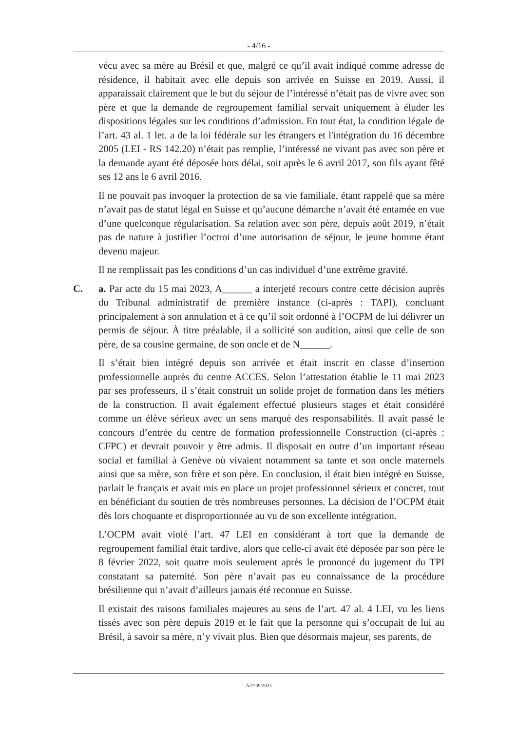- 4/16 -
vécu avec sa mère au Brésil et que, malgré ce qu’il avait indiqué comme adresse de résidence, il habitait avec elle depuis son arrivée en Suisse en 2019. Aussi, il apparaissait clairement que le but du séjour de l’intéressé n’était pas de vivre avec son père et que la demande de regroupement familial servait uniquement à éluder les dispositions légales sur les conditions d’admission. En tout état, la condition légale de l’art. 43 al. 1 let. a de la loi fédérale sur les étrangers et l'intégration du 16 décembre 2005 (LEI - RS 142.20) n’était pas remplie, l’intéressé ne vivant pas avec son père et la demande ayant été déposée hors délai, soit après le 6 avril 2017, son fils ayant fêté ses 12 ans le 6 avril 2016.
Il ne pouvait pas invoquer la protection de sa vie familiale, étant rappelé que sa mère n’avait pas de statut légal en Suisse et qu’aucune démarche n’avait été entamée en vue d’une quelconque régularisation. Sa relation avec son père, depuis août 2019, n’était pas de nature à justifier l’octroi d’une autorisation de séjour, le jeune homme étant devenu majeur.
Il ne remplissait pas les conditions d’un cas individuel d’une extrême gravité.
C. a. Par acte du 15 mai 2023, A______ a interjeté recours contre cette décision auprès du Tribunal administratif de première instance (ci-après : TAPI), concluant principalement à son annulation et à ce qu’il soit ordonné à l’OCPM de lui délivrer un permis de séjour. À titre préalable, il a sollicité son audition, ainsi que celle de son père, de sa cousine germaine, de son oncle et de N______.
Il s’était bien intégré depuis son arrivée et était inscrit en classe d’insertion professionnelle auprès du centre ACCES. Selon l’attestation établie le 11 mai 2023 par ses professeurs, il s’était construit un solide projet de formation dans les métiers de la construction. Il avait également effectué plusieurs stages et était considéré comme un élève sérieux avec un sens marqué des responsabilités. Il avait passé le concours d’entrée du centre de formation professionnelle Construction (ci-après : CFPC) et devrait pouvoir y être admis. Il disposait en outre d’un important réseau social et familial à Genève où vivaient notamment sa tante et son oncle maternels ainsi que sa mère, son frère et son père. En conclusion, il était bien intégré en Suisse, parlait le français et avait mis en place un projet professionnel sérieux et concret, tout en bénéficiant du soutien de très nombreuses personnes. La décision de l’OCPM était dès lors choquante et disproportionnée au vu de son excellente intégration.
L’OCPM avait violé l’art. 47 LEI en considérant à tort que la demande de regroupement familial était tardive, alors que celle-ci avait été déposée par son père le 8 février 2022, soit quatre mois seulement après le prononcé du jugement du TPI constatant sa paternité. Son père n’avait pas eu connaissance de la procédure brésilienne qui n’avait d’ailleurs jamais été reconnue en Suisse.
Il existait des raisons familiales majeures au sens de l’art. 47 al. 4 LEI, vu les liens tissés avec son père depuis 2019 et le fait que la personne qui s’occupait de lui au Brésil, à savoir sa mère, n’y vivait plus. Bien que désormais majeur, ses parents, de
A/1739/2023